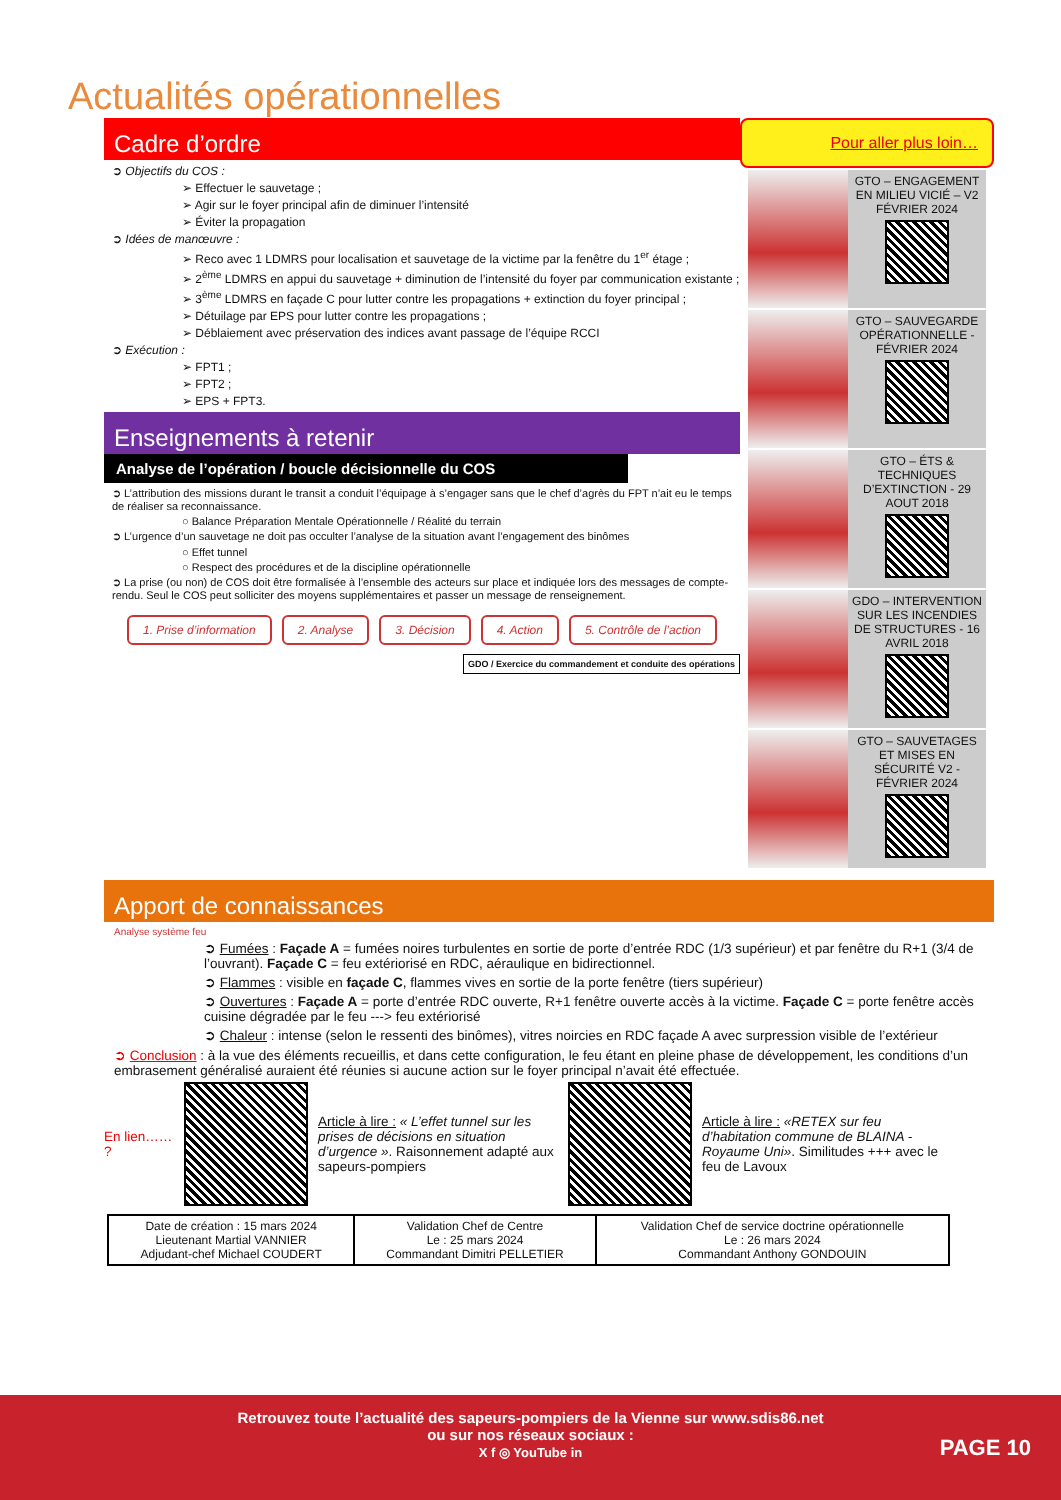Actualités opérationnelles
Cadre d’ordre
➲ Objectifs du COS :
➢ Effectuer le sauvetage ;
➢ Agir sur le foyer principal afin de diminuer l’intensité
➢ Éviter la propagation
➲ Idées de manœuvre :
➢ Reco avec 1 LDMRS pour localisation et sauvetage de la victime par la fenêtre du 1<sup>er</sup> étage ;
➢ 2<sup>ème</sup> LDMRS en appui du sauvetage + diminution de l’intensité du foyer par communication existante ;
➢ 3<sup>ème</sup> LDMRS en façade C pour lutter contre les propagations + extinction du foyer principal ;
➢ Détuilage par EPS pour lutter contre les propagations ;
➢ Déblaiement avec préservation des indices avant passage de l’équipe RCCI
➲ Exécution :
➢ FPT1 ;
➢ FPT2 ;
➢ EPS + FPT3.
Enseignements à retenir
Analyse de l’opération / boucle décisionnelle du COS
➲ L’attribution des missions durant le transit a conduit l’équipage à s’engager sans que le chef d’agrès du FPT n’ait eu le temps de réaliser sa reconnaissance.
○ Balance Préparation Mentale Opérationnelle / Réalité du terrain
➲ L’urgence d’un sauvetage ne doit pas occulter l’analyse de la situation avant l’engagement des binômes
○ Effet tunnel
○ Respect des procédures et de la discipline opérationnelle
➲ La prise (ou non) de COS doit être formalisée à l’ensemble des acteurs sur place et indiquée lors des messages de compte-rendu. Seul le COS peut solliciter des moyens supplémentaires et passer un message de renseignement.
1. Prise d’information 2. Analyse 3. Décision 4. Action 5. Contrôle de l’action
GDO / Exercice du commandement et conduite des opérations
Pour aller plus loin…
GTO – ENGAGEMENT EN MILIEU VICIÉ – V2 FÉVRIER 2024
GTO – SAUVEGARDE OPÉRATIONNELLE - FÉVRIER 2024
GTO – ÉTS & TECHNIQUES D’EXTINCTION - 29 AOUT 2018
GDO – INTERVENTION SUR LES INCENDIES DE STRUCTURES - 16 AVRIL 2018
GTO – SAUVETAGES ET MISES EN SÉCURITÉ V2 - FÉVRIER 2024
Apport de connaissances
Analyse système feu
➲ Fumées : Façade A = fumées noires turbulentes en sortie de porte d’entrée RDC (1/3 supérieur) et par fenêtre du R+1 (3/4 de l’ouvrant). Façade C = feu extériorisé en RDC, aéraulique en bidirectionnel.
➲ Flammes : visible en façade C, flammes vives en sortie de la porte fenêtre (tiers supérieur)
➲ Ouvertures : Façade A = porte d’entrée RDC ouverte, R+1 fenêtre ouverte accès à la victime. Façade C = porte fenêtre accès cuisine dégradée par le feu ---> feu extériorisé
➲ Chaleur : intense (selon le ressenti des binômes), vitres noircies en RDC façade A avec surpression visible de l’extérieur
➲ Conclusion : à la vue des éléments recueillis, et dans cette configuration, le feu étant en pleine phase de développement, les conditions d’un embrasement généralisé auraient été réunies si aucune action sur le foyer principal n’avait été effectuée.
En lien…… ?
Article à lire : « L’effet tunnel sur les prises de décisions en situation d’urgence ». Raisonnement adapté aux sapeurs-pompiers
Article à lire : «RETEX sur feu d’habitation commune de BLAINA - Royaume Uni». Similitudes +++ avec le feu de Lavoux
| Date de création : 15 mars 2024 Lieutenant Martial VANNIER Adjudant-chef Michael COUDERT | Validation Chef de Centre Le : 25 mars 2024 Commandant Dimitri PELLETIER | Validation Chef de service doctrine opérationnelle Le : 26 mars 2024 Commandant Anthony GONDOUIN |
Retrouvez toute l’actualité des sapeurs-pompiers de la Vienne sur www.sdis86.net
ou sur nos réseaux sociaux :
X f ◎ YouTube in
PAGE 10